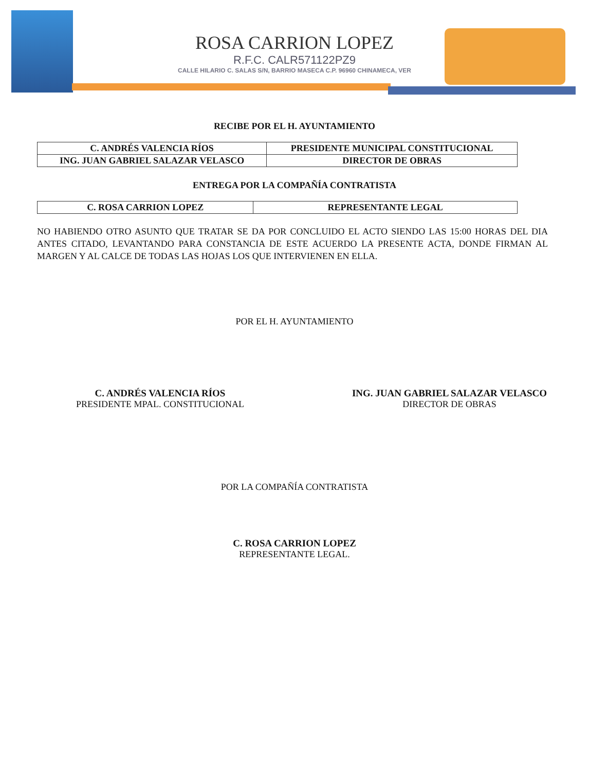ROSA CARRION LOPEZ
R.F.C. CALR571122PZ9
CALLE HILARIO C. SALAS S/N, BARRIO MASECA C.P. 96960 CHINAMECA, VER
RECIBE POR EL H. AYUNTAMIENTO
| C. ANDRÉS VALENCIA RÍOS | PRESIDENTE MUNICIPAL CONSTITUCIONAL |
| ING. JUAN GABRIEL SALAZAR VELASCO | DIRECTOR DE OBRAS |
ENTREGA POR LA COMPAÑÍA CONTRATISTA
| C. ROSA CARRION LOPEZ | REPRESENTANTE LEGAL |
NO HABIENDO OTRO ASUNTO QUE TRATAR SE DA POR CONCLUIDO EL ACTO SIENDO LAS 15:00 HORAS DEL DIA ANTES CITADO, LEVANTANDO PARA CONSTANCIA DE ESTE ACUERDO LA PRESENTE ACTA, DONDE FIRMAN AL MARGEN Y AL CALCE DE TODAS LAS HOJAS LOS QUE INTERVIENEN EN ELLA.
POR EL H. AYUNTAMIENTO
C. ANDRÉS VALENCIA RÍOS
PRESIDENTE MPAL. CONSTITUCIONAL
ING. JUAN GABRIEL SALAZAR VELASCO
DIRECTOR DE OBRAS
POR LA COMPAÑÍA CONTRATISTA
C. ROSA CARRION LOPEZ
REPRESENTANTE LEGAL.